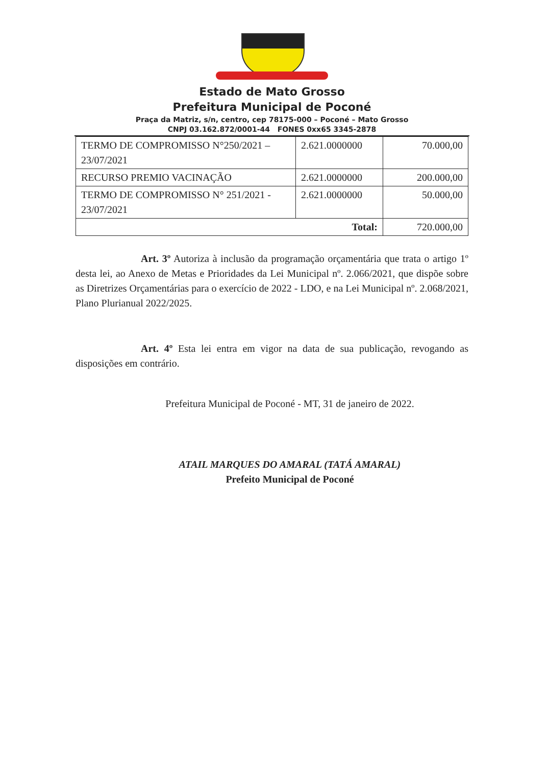Estado de Mato Grosso
Prefeitura Municipal de Poconé
Praça da Matriz, s/n, centro, cep 78175-000 – Poconé – Mato Grosso
CNPJ 03.162.872/0001-44 FONES 0xx65 3345-2878
| TERMO DE COMPROMISSO N°250/2021 – 23/07/2021 | 2.621.0000000 | 70.000,00 |
| RECURSO PREMIO VACINAÇÃO | 2.621.0000000 | 200.000,00 |
| TERMO DE COMPROMISSO N° 251/2021 - 23/07/2021 | 2.621.0000000 | 50.000,00 |
| Total: | | 720.000,00 |
Art. 3º Autoriza à inclusão da programação orçamentária que trata o artigo 1º desta lei, ao Anexo de Metas e Prioridades da Lei Municipal nº. 2.066/2021, que dispõe sobre as Diretrizes Orçamentárias para o exercício de 2022 - LDO, e na Lei Municipal nº. 2.068/2021, Plano Plurianual 2022/2025.
Art. 4º Esta lei entra em vigor na data de sua publicação, revogando as disposições em contrário.
Prefeitura Municipal de Poconé - MT, 31 de janeiro de 2022.
ATAIL MARQUES DO AMARAL (TATÁ AMARAL)
Prefeito Municipal de Poconé